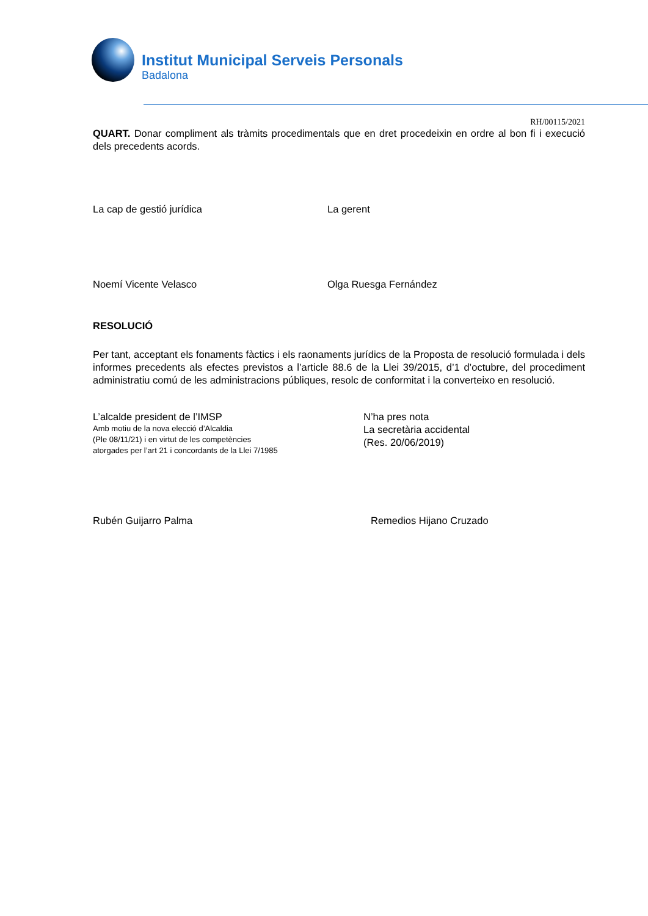Institut Municipal Serveis Personals
Badalona
RH/00115/2021
QUART. Donar compliment als tràmits procedimentals que en dret procedeixin en ordre al bon fi i execució dels precedents acords.
La cap de gestió jurídica La gerent
Noemí Vicente Velasco Olga Ruesga Fernández
RESOLUCIÓ
Per tant, acceptant els fonaments fàctics i els raonaments jurídics de la Proposta de resolució formulada i dels informes precedents als efectes previstos a l’article 88.6 de la Llei 39/2015, d’1 d’octubre, del procediment administratiu comú de les administracions públiques, resolc de conformitat i la converteixo en resolució.
L’alcalde president de l’IMSP
Amb motiu de la nova elecció d’Alcaldia
(Ple 08/11/21) i en virtut de les competències
atorgades per l’art 21 i concordants de la Llei 7/1985
N’ha pres nota
La secretària accidental
(Res. 20/06/2019)
Rubén Guijarro Palma Remedios Hijano Cruzado